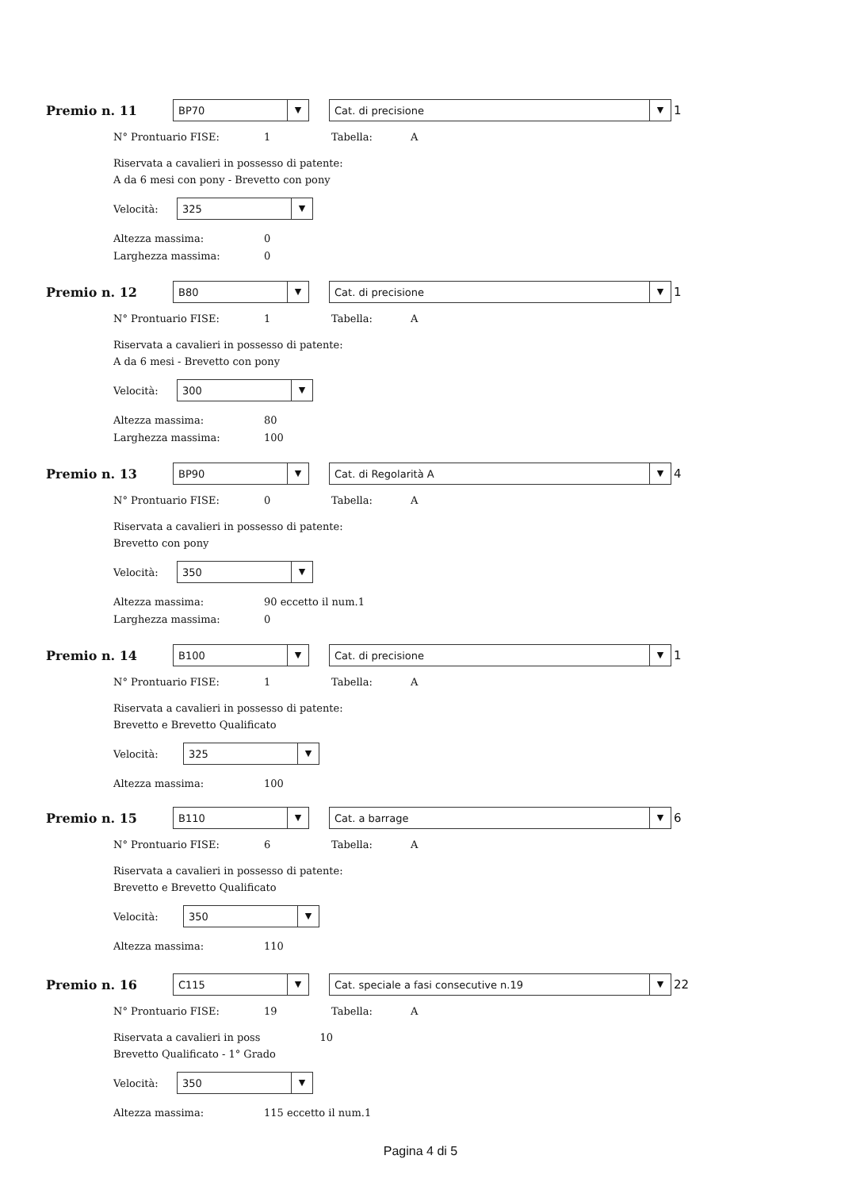Premio n. 11
BP70 ▼
Cat. di precisione ▼
1
N° Prontuario FISE: 1 Tabella: A
Riservata a cavalieri in possesso di patente:
A da 6 mesi con pony - Brevetto con pony
Velocità:
325 ▼
Altezza massima: 0
Larghezza massima: 0
Premio n. 12
B80 ▼
Cat. di precisione ▼
1
N° Prontuario FISE: 1 Tabella: A
Riservata a cavalieri in possesso di patente:
A da 6 mesi - Brevetto con pony
Velocità:
300 ▼
Altezza massima: 80
Larghezza massima: 100
Premio n. 13
BP90 ▼
Cat. di Regolarità A ▼
4
N° Prontuario FISE: 0 Tabella: A
Riservata a cavalieri in possesso di patente:
Brevetto con pony
Velocità:
350 ▼
Altezza massima: 90 eccetto il num.1
Larghezza massima: 0
Premio n. 14
B100 ▼
Cat. di precisione ▼
1
N° Prontuario FISE: 1 Tabella: A
Riservata a cavalieri in possesso di patente:
Brevetto e Brevetto Qualificato
Velocità:
325 ▼
Altezza massima: 100
Premio n. 15
B110 ▼
Cat. a barrage ▼
6
N° Prontuario FISE: 6 Tabella: A
Riservata a cavalieri in possesso di patente:
Brevetto e Brevetto Qualificato
Velocità:
350 ▼
Altezza massima: 110
Premio n. 16
C115 ▼
Cat. speciale a fasi consecutive n.19 ▼
22
N° Prontuario FISE: 19 Tabella: A
Riservata a cavalieri in poss 10
Brevetto Qualificato - 1° Grado
Velocità:
350 ▼
Altezza massima: 115 eccetto il num.1
Pagina 4 di 5